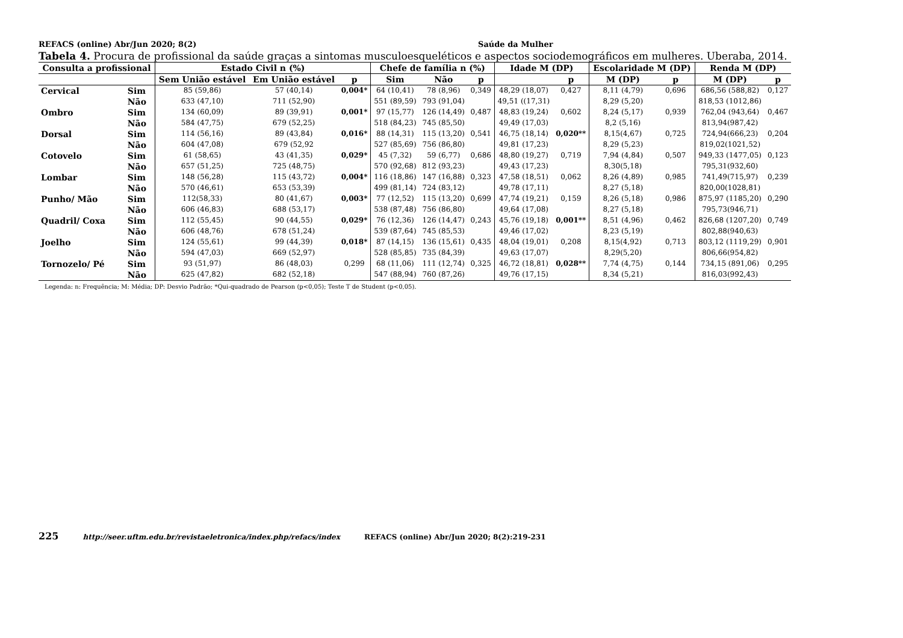REFACS (online) Abr/Jun 2020; 8(2) Saúde da Mulher
Tabela 4. Procura de profissional da saúde graças a sintomas musculoesqueléticos e aspectos sociodemográficos em mulheres. Uberaba, 2014.
| Consulta a profissional | | Estado Civil n (%) | | | Chefe de família n (%) | | | Idade M (DP) | | Escolaridade M (DP) | | Renda M (DP) | |
| --- | --- | --- | --- | --- | --- | --- | --- | --- | --- | --- | --- | --- | --- |
| | | Sem União estável | Em União estável | p | Sim | Não | p | | p | M (DP) | p | M (DP) | p |
| Cervical | Sim | 85 (59,86) | 57 (40,14) | 0,004* | 64 (10,41) | 78 (8,96) | 0,349 | 48,29 (18,07) | 0,427 | 8,11 (4,79) | 0,696 | 686,56 (588,82) | 0,127 |
| | Não | 633 (47,10) | 711 (52,90) | | 551 (89,59) | 793 (91,04) | | 49,51 ((17,31) | | 8,29 (5,20) | | 818,53 (1012,86) | |
| Ombro | Sim | 134 (60,09) | 89 (39,91) | 0,001* | 97 (15,77) | 126 (14,49) | 0,487 | 48,83 (19,24) | 0,602 | 8,24 (5,17) | 0,939 | 762,04 (943,64) | 0,467 |
| | Não | 584 (47,75) | 679 (52,25) | | 518 (84,23) | 745 (85,50) | | 49,49 (17,03) | | 8,2 (5,16) | | 813,94(987,42) | |
| Dorsal | Sim | 114 (56,16) | 89 (43,84) | 0,016* | 88 (14,31) | 115 (13,20) | 0,541 | 46,75 (18,14) | 0,020** | 8,15(4,67) | 0,725 | 724,94(666,23) | 0,204 |
| | Não | 604 (47,08) | 679 (52,92 | | 527 (85,69) | 756 (86,80) | | 49,81 (17,23) | | 8,29 (5,23) | | 819,02(1021,52) | |
| Cotovelo | Sim | 61 (58,65) | 43 (41,35) | 0,029* | 45 (7,32) | 59 (6,77) | 0,686 | 48,80 (19,27) | 0,719 | 7,94 (4,84) | 0,507 | 949,33 (1477,05) | 0,123 |
| | Não | 657 (51,25) | 725 (48,75) | | 570 (92,68) | 812 (93,23) | | 49,43 (17,23) | | 8,30(5,18) | | 795,31(932,60) | |
| Lombar | Sim | 148 (56,28) | 115 (43,72) | 0,004* | 116 (18,86) | 147 (16,88) | 0,323 | 47,58 (18,51) | 0,062 | 8,26 (4,89) | 0,985 | 741,49(715,97) | 0,239 |
| | Não | 570 (46,61) | 653 (53,39) | | 499 (81,14) | 724 (83,12) | | 49,78 (17,11) | | 8,27 (5,18) | | 820,00(1028,81) | |
| Punho/ Mão | Sim | 112(58,33) | 80 (41,67) | 0,003* | 77 (12,52) | 115 (13,20) | 0,699 | 47,74 (19,21) | 0,159 | 8,26 (5,18) | 0,986 | 875,97 (1185,20) | 0,290 |
| | Não | 606 (46,83) | 688 (53,17) | | 538 (87,48) | 756 (86,80) | | 49,64 (17,08) | | 8,27 (5,18) | | 795,73(946,71) | |
| Quadril/ Coxa | Sim | 112 (55,45) | 90 (44,55) | 0,029* | 76 (12,36) | 126 (14,47) | 0,243 | 45,76 (19,18) | 0,001** | 8,51 (4,96) | 0,462 | 826,68 (1207,20) | 0,749 |
| | Não | 606 (48,76) | 678 (51,24) | | 539 (87,64) | 745 (85,53) | | 49,46 (17,02) | | 8,23 (5,19) | | 802,88(940,63) | |
| Joelho | Sim | 124 (55,61) | 99 (44,39) | 0,018* | 87 (14,15) | 136 (15,61) | 0,435 | 48,04 (19,01) | 0,208 | 8,15(4,92) | 0,713 | 803,12 (1119,29) | 0,901 |
| | Não | 594 (47,03) | 669 (52,97) | | 528 (85,85) | 735 (84,39) | | 49,63 (17,07) | | 8,29(5,20) | | 806,66(954,82) | |
| Tornozelo/ Pé | Sim | 93 (51,97) | 86 (48,03) | 0,299 | 68 (11,06) | 111 (12,74) | 0,325 | 46,72 (18,81) | 0,028** | 7,74 (4,75) | 0,144 | 734,15 (891,06) | 0,295 |
| | Não | 625 (47,82) | 682 (52,18) | | 547 (88,94) | 760 (87,26) | | 49,76 (17,15) | | 8,34 (5,21) | | 816,03(992,43) | |
Legenda: n: Frequência; M: Média; DP: Desvio Padrão; *Qui-quadrado de Pearson (p<0,05); Teste T de Student (p<0,05).
225 http://seer.uftm.edu.br/revistaeletronica/index.php/refacs/index REFACS (online) Abr/Jun 2020; 8(2):219-231